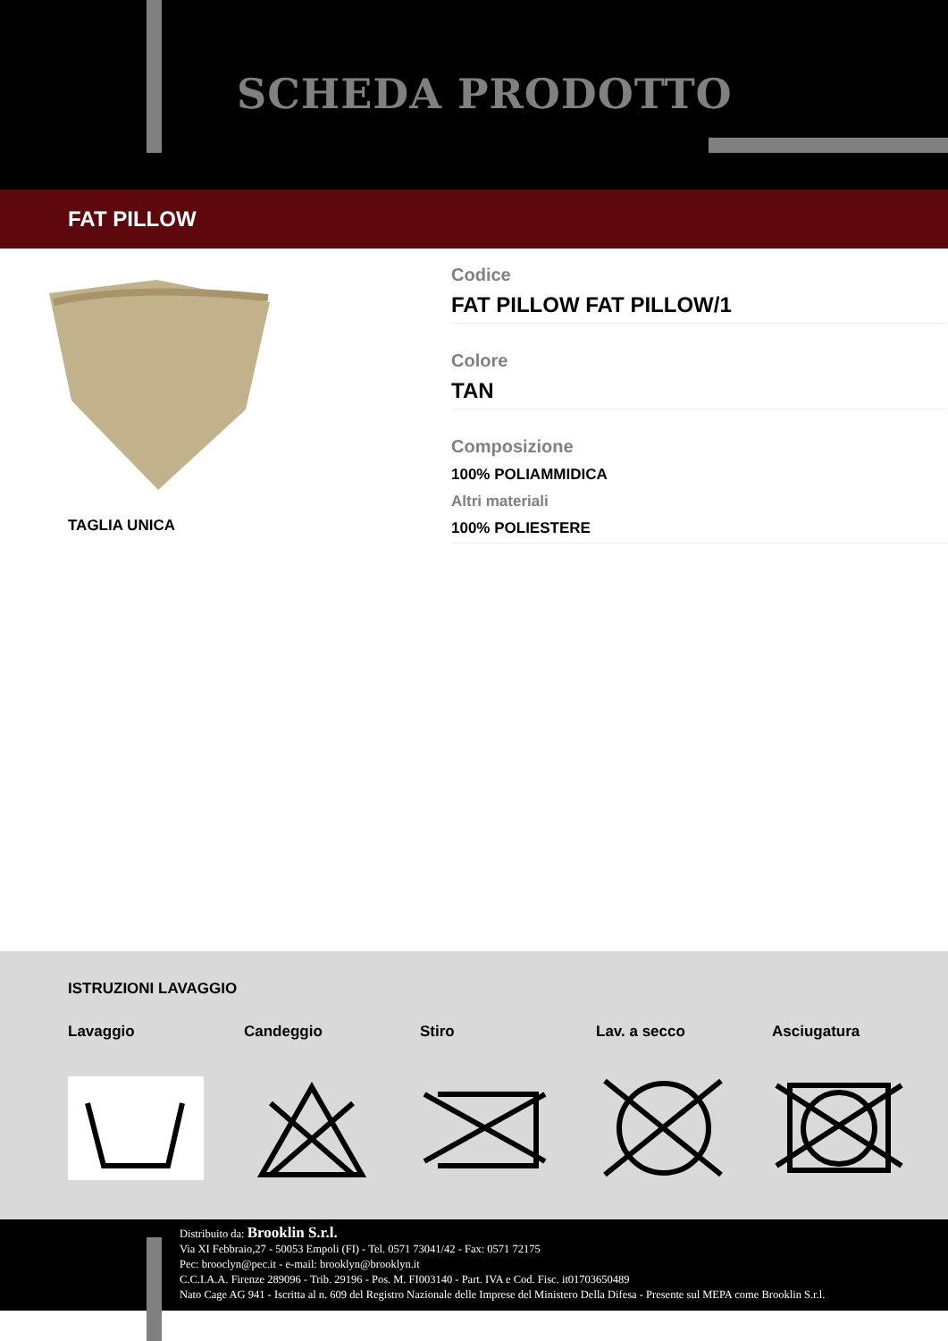SCHEDA PRODOTTO
FAT PILLOW
Codice
FAT PILLOW FAT PILLOW/1
Colore
TAN
Composizione
100% POLIAMMIDICA
Altri materiali
100% POLIESTERE
TAGLIA UNICA
ISTRUZIONI LAVAGGIO
Lavaggio Candeggio Stiro Lav. a secco Asciugatura
Distribuito da: Brooklin S.r.l.
Via XI Febbraio,27 - 50053 Empoli (FI) - Tel. 0571 73041/42 - Fax: 0571 72175
Pec: brooclyn@pec.it - e-mail: brooklyn@brooklyn.it
C.C.I.A.A. Firenze 289096 - Trib. 29196 - Pos. M. FI003140 - Part. IVA e Cod. Fisc. it01703650489
Nato Cage AG 941 - Iscritta al n. 609 del Registro Nazionale delle Imprese del Ministero Della Difesa - Presente sul MEPA come Brooklin S.r.l.